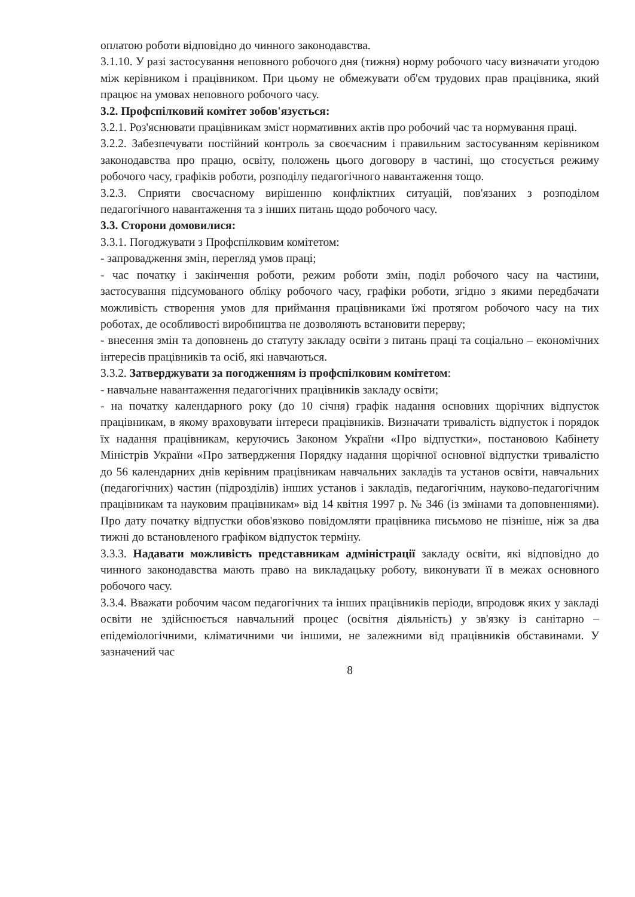оплатою роботи відповідно до чинного законодавства.
3.1.10. У разі застосування неповного робочого дня (тижня) норму робочого часу визначати угодою між керівником і працівником. При цьому не обмежувати об'єм трудових прав працівника, який працює на умовах неповного робочого часу.
3.2. Профспілковий комітет зобов'язується:
3.2.1. Роз'яснювати працівникам зміст нормативних актів про робочий час та нормування праці.
3.2.2. Забезпечувати постійний контроль за своєчасним і правильним застосуванням керівником законодавства про працю, освіту, положень цього договору в частині, що стосується режиму робочого часу, графіків роботи, розподілу педагогічного навантаження тощо.
3.2.3. Сприяти своєчасному вирішенню конфліктних ситуацій, пов'язаних з розподілом педагогічного навантаження та з інших питань щодо робочого часу.
3.3. Сторони домовилися:
3.3.1. Погоджувати з Профспілковим комітетом:
- запровадження змін, перегляд умов праці;
- час початку і закінчення роботи, режим роботи змін, поділ робочого часу на частини, застосування підсумованого обліку робочого часу, графіки роботи, згідно з якими передбачати можливість створення умов для приймання працівниками їжі протягом робочого часу на тих роботах, де особливості виробництва не дозволяють встановити перерву;
- внесення змін та доповнень до статуту закладу освіти з питань праці та соціально – економічних інтересів працівників та осіб, які навчаються.
3.3.2. Затверджувати за погодженням із профспілковим комітетом:
- навчальне навантаження педагогічних працівників закладу освіти;
- на початку календарного року (до 10 січня) графік надання основних щорічних відпусток працівникам, в якому враховувати інтереси працівників. Визначати тривалість відпусток і порядок їх надання працівникам, керуючись Законом України «Про відпустки», постановою Кабінету Міністрів України «Про затвердження Порядку надання щорічної основної відпустки тривалістю до 56 календарних днів керівним працівникам навчальних закладів та установ освіти, навчальних (педагогічних) частин (підрозділів) інших установ і закладів, педагогічним, науково-педагогічним працівникам та науковим працівникам» від 14 квітня 1997 р. № 346 (із змінами та доповненнями). Про дату початку відпустки обов'язково повідомляти працівника письмово не пізніше, ніж за два тижні до встановленого графіком відпусток терміну.
3.3.3. Надавати можливість представникам адміністрації закладу освіти, які відповідно до чинного законодавства мають право на викладацьку роботу, виконувати її в межах основного робочого часу.
3.3.4. Вважати робочим часом педагогічних та інших працівників періоди, впродовж яких у закладі освіти не здійснюється навчальний процес (освітня діяльність) у зв'язку із санітарно – епідеміологічними, кліматичними чи іншими, не залежними від працівників обставинами. У зазначений час
8